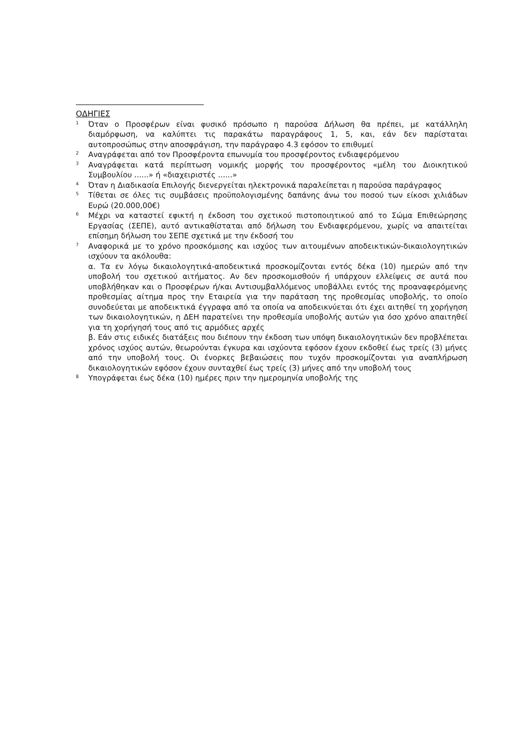ΟΔΗΓΙΕΣ
<sup>1</sup>
Όταν ο Προσφέρων είναι φυσικό πρόσωπο η παρούσα Δήλωση θα πρέπει, με κατάλληλη διαμόρφωση, να καλύπτει τις παρακάτω παραγράφους 1, 5, και, εάν δεν παρίσταται αυτοπροσώπως στην αποσφράγιση, την παράγραφο 4.3 εφόσον το επιθυμεί
<sup>2</sup>
Αναγράφεται από τον Προσφέροντα επωνυμία του προσφέροντος ενδιαφερόμενου
<sup>3</sup>
Αναγράφεται κατά περίπτωση νομικής μορφής του προσφέροντος «μέλη του Διοικητικού Συμβουλίου ......» ή «διαχειριστές ......»
<sup>4</sup>
Όταν η Διαδικασία Επιλογής διενεργείται ηλεκτρονικά παραλείπεται η παρούσα παράγραφος
<sup>5</sup>
Τίθεται σε όλες τις συμβάσεις προϋπολογισμένης δαπάνης άνω του ποσού των είκοσι χιλιάδων Ευρώ (20.000,00€)
<sup>6</sup>
Μέχρι να καταστεί εφικτή η έκδοση του σχετικού πιστοποιητικού από το Σώμα Επιθεώρησης Εργασίας (ΣΕΠΕ), αυτό αντικαθίσταται από δήλωση του Ενδιαφερόμενου, χωρίς να απαιτείται επίσημη δήλωση του ΣΕΠΕ σχετικά με την έκδοσή του
<sup>7</sup>
Αναφορικά με το χρόνο προσκόμισης και ισχύος των αιτουμένων αποδεικτικών-δικαιολογητικών ισχύουν τα ακόλουθα:
α. Τα εν λόγω δικαιολογητικά-αποδεικτικά προσκομίζονται εντός δέκα (10) ημερών από την υποβολή του σχετικού αιτήματος. Αν δεν προσκομισθούν ή υπάρχουν ελλείψεις σε αυτά που υποβλήθηκαν και ο Προσφέρων ή/και Αντισυμβαλλόμενος υποβάλλει εντός της προαναφερόμενης προθεσμίας αίτημα προς την Εταιρεία για την παράταση της προθεσμίας υποβολής, το οποίο συνοδεύεται με αποδεικτικά έγγραφα από τα οποία να αποδεικνύεται ότι έχει αιτηθεί τη χορήγηση των δικαιολογητικών, η ΔΕΗ παρατείνει την προθεσμία υποβολής αυτών για όσο χρόνο απαιτηθεί για τη χορήγησή τους από τις αρμόδιες αρχές
β. Εάν στις ειδικές διατάξεις που διέπουν την έκδοση των υπόψη δικαιολογητικών δεν προβλέπεται χρόνος ισχύος αυτών, θεωρούνται έγκυρα και ισχύοντα εφόσον έχουν εκδοθεί έως τρείς (3) μήνες από την υποβολή τους. Οι ένορκες βεβαιώσεις που τυχόν προσκομίζονται για αναπλήρωση δικαιολογητικών εφόσον έχουν συνταχθεί έως τρείς (3) μήνες από την υποβολή τους
<sup>8</sup>
Υπογράφεται έως δέκα (10) ημέρες πριν την ημερομηνία υποβολής της